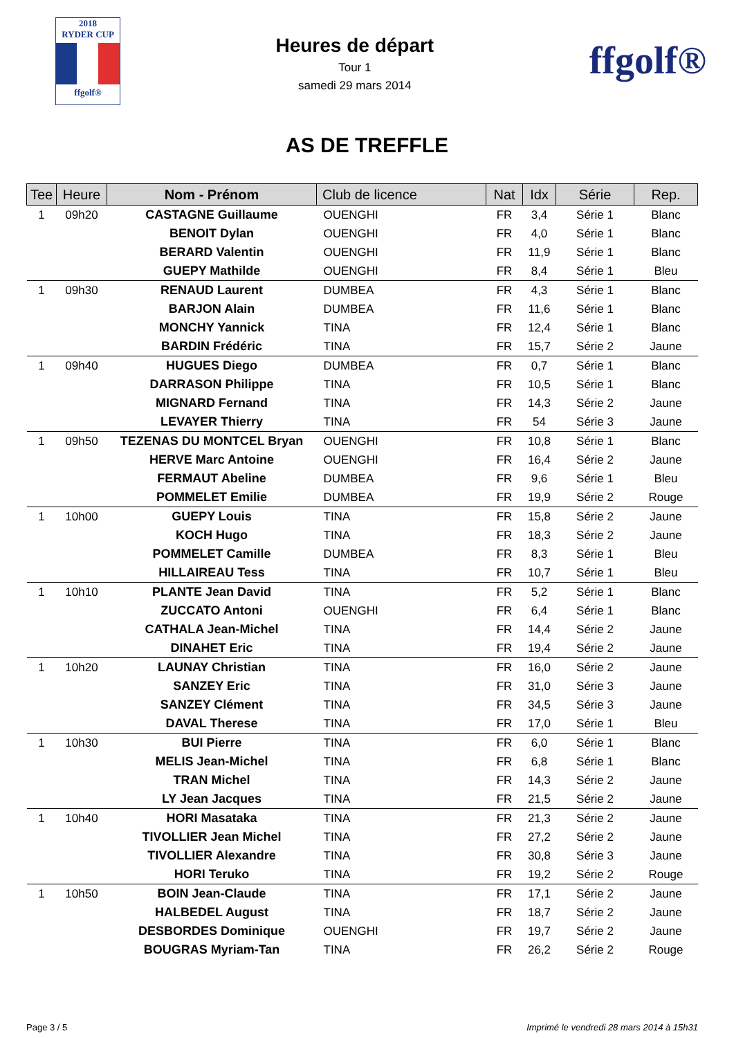2018
RYDER CUP
ffgolf®
Heures de départ
Tour 1
samedi 29 mars 2014
ffgolf®
AS DE TREFFLE
| Tee | Heure | Nom - Prénom | Club de licence | Nat | Idx | Série | Rep. |
| --- | --- | --- | --- | --- | --- | --- | --- |
| 1 | 09h20 | CASTAGNE Guillaume | OUENGHI | FR | 3,4 | Série 1 | Blanc |
| | | BENOIT Dylan | OUENGHI | FR | 4,0 | Série 1 | Blanc |
| | | BERARD Valentin | OUENGHI | FR | 11,9 | Série 1 | Blanc |
| | | GUEPY Mathilde | OUENGHI | FR | 8,4 | Série 1 | Bleu |
| 1 | 09h30 | RENAUD Laurent | DUMBEA | FR | 4,3 | Série 1 | Blanc |
| | | BARJON Alain | DUMBEA | FR | 11,6 | Série 1 | Blanc |
| | | MONCHY Yannick | TINA | FR | 12,4 | Série 1 | Blanc |
| | | BARDIN Frédéric | TINA | FR | 15,7 | Série 2 | Jaune |
| 1 | 09h40 | HUGUES Diego | DUMBEA | FR | 0,7 | Série 1 | Blanc |
| | | DARRASON Philippe | TINA | FR | 10,5 | Série 1 | Blanc |
| | | MIGNARD Fernand | TINA | FR | 14,3 | Série 2 | Jaune |
| | | LEVAYER Thierry | TINA | FR | 54 | Série 3 | Jaune |
| 1 | 09h50 | TEZENAS DU MONTCEL Bryan | OUENGHI | FR | 10,8 | Série 1 | Blanc |
| | | HERVE Marc Antoine | OUENGHI | FR | 16,4 | Série 2 | Jaune |
| | | FERMAUT Abeline | DUMBEA | FR | 9,6 | Série 1 | Bleu |
| | | POMMELET Emilie | DUMBEA | FR | 19,9 | Série 2 | Rouge |
| 1 | 10h00 | GUEPY Louis | TINA | FR | 15,8 | Série 2 | Jaune |
| | | KOCH Hugo | TINA | FR | 18,3 | Série 2 | Jaune |
| | | POMMELET Camille | DUMBEA | FR | 8,3 | Série 1 | Bleu |
| | | HILLAIREAU Tess | TINA | FR | 10,7 | Série 1 | Bleu |
| 1 | 10h10 | PLANTE Jean David | TINA | FR | 5,2 | Série 1 | Blanc |
| | | ZUCCATO Antoni | OUENGHI | FR | 6,4 | Série 1 | Blanc |
| | | CATHALA Jean-Michel | TINA | FR | 14,4 | Série 2 | Jaune |
| | | DINAHET Eric | TINA | FR | 19,4 | Série 2 | Jaune |
| 1 | 10h20 | LAUNAY Christian | TINA | FR | 16,0 | Série 2 | Jaune |
| | | SANZEY Eric | TINA | FR | 31,0 | Série 3 | Jaune |
| | | SANZEY Clément | TINA | FR | 34,5 | Série 3 | Jaune |
| | | DAVAL Therese | TINA | FR | 17,0 | Série 1 | Bleu |
| 1 | 10h30 | BUI Pierre | TINA | FR | 6,0 | Série 1 | Blanc |
| | | MELIS Jean-Michel | TINA | FR | 6,8 | Série 1 | Blanc |
| | | TRAN Michel | TINA | FR | 14,3 | Série 2 | Jaune |
| | | LY Jean Jacques | TINA | FR | 21,5 | Série 2 | Jaune |
| 1 | 10h40 | HORI Masataka | TINA | FR | 21,3 | Série 2 | Jaune |
| | | TIVOLLIER Jean Michel | TINA | FR | 27,2 | Série 2 | Jaune |
| | | TIVOLLIER Alexandre | TINA | FR | 30,8 | Série 3 | Jaune |
| | | HORI Teruko | TINA | FR | 19,2 | Série 2 | Rouge |
| 1 | 10h50 | BOIN Jean-Claude | TINA | FR | 17,1 | Série 2 | Jaune |
| | | HALBEDEL August | TINA | FR | 18,7 | Série 2 | Jaune |
| | | DESBORDES Dominique | OUENGHI | FR | 19,7 | Série 2 | Jaune |
| | | BOUGRAS Myriam-Tan | TINA | FR | 26,2 | Série 2 | Rouge |
Page 3 / 5 Imprimé le vendredi 28 mars 2014 à 15h31